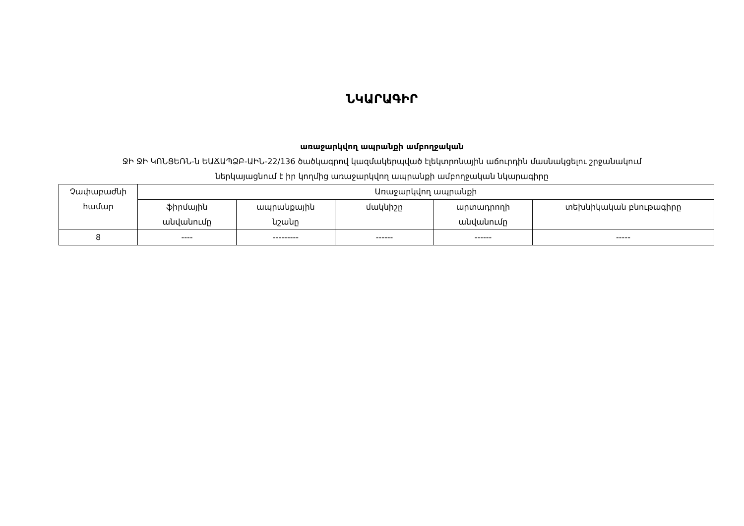ՆԿԱՐԱԳԻՐ
առաջարկվող ապրանքի ամբողջական
ՋԻ ՋԻ ԿՈՆՑԵՌՆ-ն ԵԱՃԱՊՁԲ-ԱԻՆ-22/136 ծածկագրով կազմակերպված էլեկտրոնային աճուրդին մասնակցելու շրջանակում
ներկայացնում է իր կողմից առաջարկվող ապրանքի ամբողջական նկարագիրը
| Չափաբաժնի համար | Առաջարկվող ապրանքի | | | | |
| --- | --- | --- | --- | --- | --- |
| | ֆիրմային անվանումը | ապրանքային նշանը | մակնիշը | արտադրողի անվանումը | տեխնիկական բնութագիրը |
| 8 | ---- | --------- | ------ | ------ | ----- |